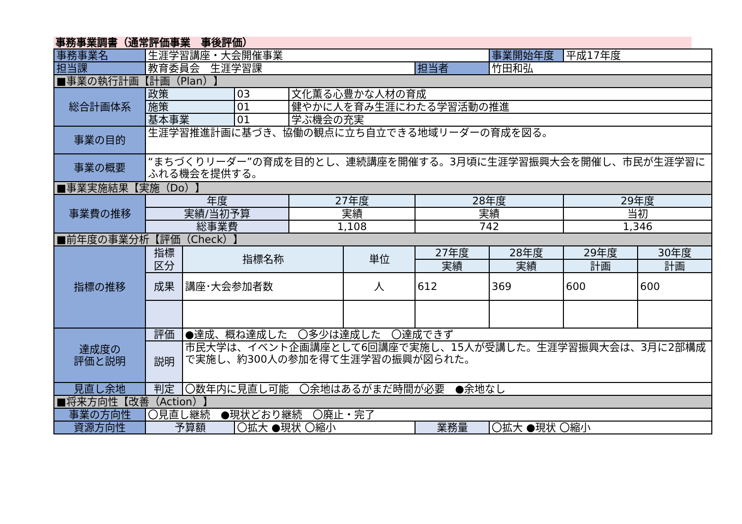事務事業調書（通常評価事業　事後評価）
| 事務事業名 | 生涯学習講座・大会開催事業 | | | | | | 事業開始年度 | 平成17年度 | |
| 担当課 | 教育委員会 生涯学習課 | | | | | 担当者 | 竹田和弘 | | |
| ■事業の執行計画【計画（Plan）】 | | | | | | | | | |
| 総合計画体系 | 政策 | | 03 | 文化薫る心豊かな人材の育成 | | | | | |
| | 施策 | | 01 | 健やかに人を育み生涯にわたる学習活動の推進 | | | | | |
| | 基本事業 | | 01 | 学ぶ機会の充実 | | | | | |
| 事業の目的 | 生涯学習推進計画に基づき、協働の観点に立ち自立できる地域リーダーの育成を図る。 | | | | | | | | |
| 事業の概要 | “まちづくりリーダー”の育成を目的とし、連続講座を開催する。3月頃に生涯学習振興大会を開催し、市民が生涯学習にふれる機会を提供する。 | | | | | | | | |
| ■事業実施結果【実施（Do）】 | | | | | | | | | |
| 事業費の推移 | 年度 | | | 27年度 | | 28年度 | | 29年度 | |
| | 実績/当初予算 | | | 実績 | | 実績 | | 当初 | |
| | 総事業費 | | | 1,108 | | 742 | | 1,346 | |
| ■前年度の事業分析【評価（Check）】 | | | | | | | | | |
| 指標の推移 | 指標 区分 | 指標名称 | | | 単位 | 27年度 | 28年度 | 29年度 | 30年度 |
| | | | | | | 実績 | 実績 | 計画 | 計画 |
| | 成果 | 講座･大会参加者数 | | | 人 | 612 | 369 | 600 | 600 |
| 達成度の 評価と説明 | 評価 | ●達成、概ね達成した 〇多少は達成した 〇達成できず | | | | | | | |
| | 説明 | 市民大学は、イベント企画講座として6回講座で実施し、15人が受講した。生涯学習振興大会は、3月に2部構成で実施し、約300人の参加を得て生涯学習の振興が図られた。 | | | | | | | |
| 見直し余地 | 判定 | 〇数年内に見直し可能 〇余地はあるがまだ時間が必要 ●余地なし | | | | | | | |
| ■将来方向性【改善（Action）】 | | | | | | | | | |
| 事業の方向性 | 〇見直し継続 ●現状どおり継続 〇廃止・完了 | | | | | | | | |
| 資源方向性 | 予算額 | | 〇拡大 ●現状 〇縮小 | | | 業務量 | 〇拡大 ●現状 〇縮小 | | |